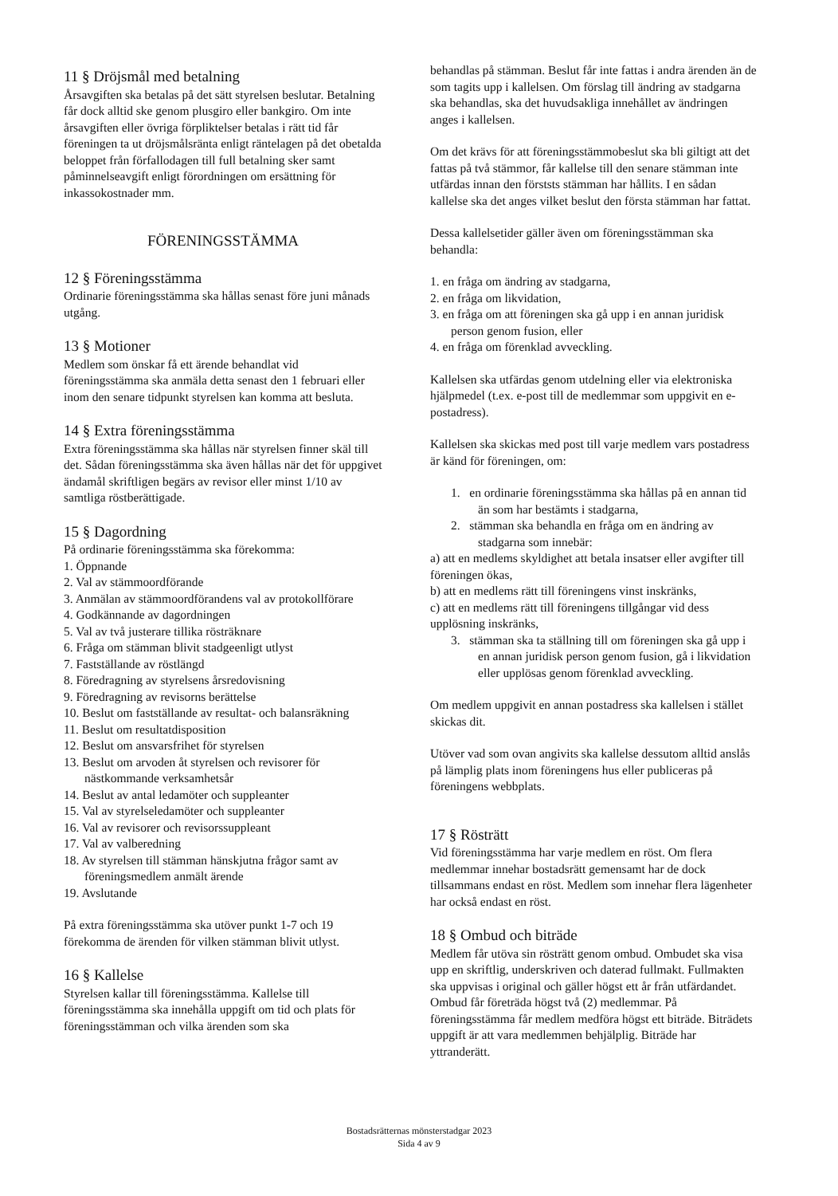11 § Dröjsmål med betalning
Årsavgiften ska betalas på det sätt styrelsen beslutar. Betalning får dock alltid ske genom plusgiro eller bankgiro. Om inte årsavgiften eller övriga förpliktelser betalas i rätt tid får föreningen ta ut dröjsmålsränta enligt räntelagen på det obetalda beloppet från förfallodagen till full betalning sker samt påminnelseavgift enligt förordningen om ersättning för inkassokostnader mm.
FÖRENINGSSTÄMMA
12 § Föreningsstämma
Ordinarie föreningsstämma ska hållas senast före juni månads utgång.
13 § Motioner
Medlem som önskar få ett ärende behandlat vid föreningsstämma ska anmäla detta senast den 1 februari eller inom den senare tidpunkt styrelsen kan komma att besluta.
14 § Extra föreningsstämma
Extra föreningsstämma ska hållas när styrelsen finner skäl till det. Sådan föreningsstämma ska även hållas när det för uppgivet ändamål skriftligen begärs av revisor eller minst 1/10 av samtliga röstberättigade.
15 § Dagordning
På ordinarie föreningsstämma ska förekomma:
1. Öppnande
2. Val av stämmoordförande
3. Anmälan av stämmoordförandens val av protokollförare
4. Godkännande av dagordningen
5. Val av två justerare tillika rösträknare
6. Fråga om stämman blivit stadgeenligt utlyst
7. Fastställande av röstlängd
8. Föredragning av styrelsens årsredovisning
9. Föredragning av revisorns berättelse
10. Beslut om fastställande av resultat- och balansräkning
11. Beslut om resultatdisposition
12. Beslut om ansvarsfrihet för styrelsen
13. Beslut om arvoden åt styrelsen och revisorer för nästkommande verksamhetsår
14. Beslut av antal ledamöter och suppleanter
15. Val av styrelseledamöter och suppleanter
16. Val av revisorer och revisorssuppleant
17. Val av valberedning
18. Av styrelsen till stämman hänskjutna frågor samt av föreningsmedlem anmält ärende
19. Avslutande
På extra föreningsstämma ska utöver punkt 1-7 och 19 förekomma de ärenden för vilken stämman blivit utlyst.
16 § Kallelse
Styrelsen kallar till föreningsstämma. Kallelse till föreningsstämma ska innehålla uppgift om tid och plats för föreningsstämman och vilka ärenden som ska
behandlas på stämman. Beslut får inte fattas i andra ärenden än de som tagits upp i kallelsen. Om förslag till ändring av stadgarna ska behandlas, ska det huvudsakliga innehållet av ändringen anges i kallelsen.
Om det krävs för att föreningsstämmobeslut ska bli giltigt att det fattas på två stämmor, får kallelse till den senare stämman inte utfärdas innan den förststs stämman har hållits. I en sådan kallelse ska det anges vilket beslut den första stämman har fattat.
Dessa kallelsetider gäller även om föreningsstämman ska behandla:
1. en fråga om ändring av stadgarna,
2. en fråga om likvidation,
3. en fråga om att föreningen ska gå upp i en annan juridisk person genom fusion, eller
4. en fråga om förenklad avveckling.
Kallelsen ska utfärdas genom utdelning eller via elektroniska hjälpmedel (t.ex. e-post till de medlemmar som uppgivit en e-postadress).
Kallelsen ska skickas med post till varje medlem vars postadress är känd för föreningen, om:
1. en ordinarie föreningsstämma ska hållas på en annan tid än som har bestämts i stadgarna,
2. stämman ska behandla en fråga om en ändring av stadgarna som innebär:
a) att en medlems skyldighet att betala insatser eller avgifter till föreningen ökas,
b) att en medlems rätt till föreningens vinst inskränks,
c) att en medlems rätt till föreningens tillgångar vid dess upplösning inskränks,
3. stämman ska ta ställning till om föreningen ska gå upp i en annan juridisk person genom fusion, gå i likvidation eller upplösas genom förenklad avveckling.
Om medlem uppgivit en annan postadress ska kallelsen i stället skickas dit.
Utöver vad som ovan angivits ska kallelse dessutom alltid anslås på lämplig plats inom föreningens hus eller publiceras på föreningens webbplats.
17 § Rösträtt
Vid föreningsstämma har varje medlem en röst. Om flera medlemmar innehar bostadsrätt gemensamt har de dock tillsammans endast en röst. Medlem som innehar flera lägenheter har också endast en röst.
18 § Ombud och biträde
Medlem får utöva sin rösträtt genom ombud. Ombudet ska visa upp en skriftlig, underskriven och daterad fullmakt. Fullmakten ska uppvisas i original och gäller högst ett år från utfärdandet. Ombud får företräda högst två (2) medlemmar. På föreningsstämma får medlem medföra högst ett biträde. Biträdets uppgift är att vara medlemmen behjälplig. Biträde har yttranderätt.
Bostadsrätternas mönsterstadgar 2023
Sida 4 av 9